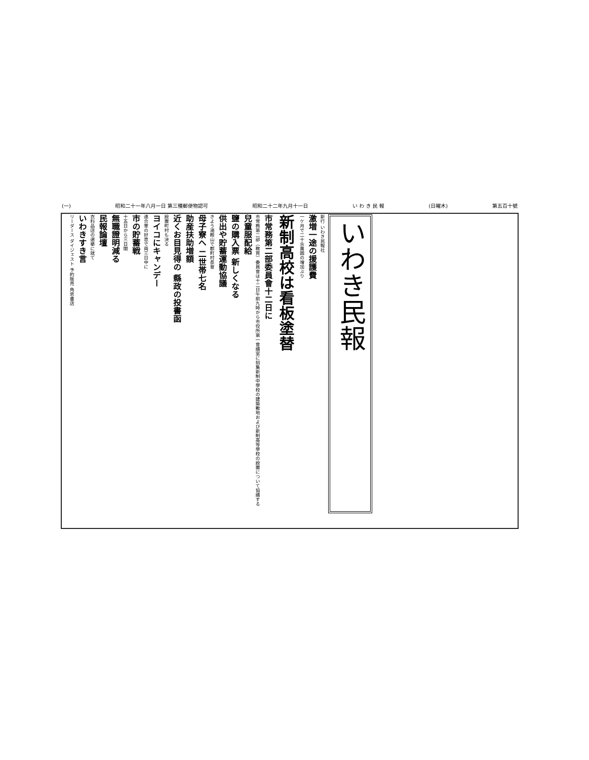(一) 昭和二十一年八月一日 第三種郵便物認可 昭和二十二年九月十一日 い わ き 民 報 (日曜木) 第五百十號
いわき民報
新行 いわき民報社
激増一途の援護費
一ケ月で二十余萬圓の増加ぶり
新制高校は看板塗替
市常務第二部委員會十二日に
市常務第二部（教育）委員會は十二日午前九時から市役所第一會議室に招集新制中學校の建築敷地および新制高等學校の設置について協議する
兒童服配給
鹽の購入票 新しくなる
供出や貯蓄運動協議
きよう湯殿山で郡町村長會
母子寮へ 二世帯七名
助産扶助増額
近くお目見得の 縣政の投書函
設置町村も決る
ヨイコにキャンデー
連合軍の好意で両三日中に
市の貯蓄戦
十五日から三日間
無職證明減る
民報論壇
衣料品店の選擧に就て
いわきすき言
リーダース ダイジェスト 予約販売 角忠書店